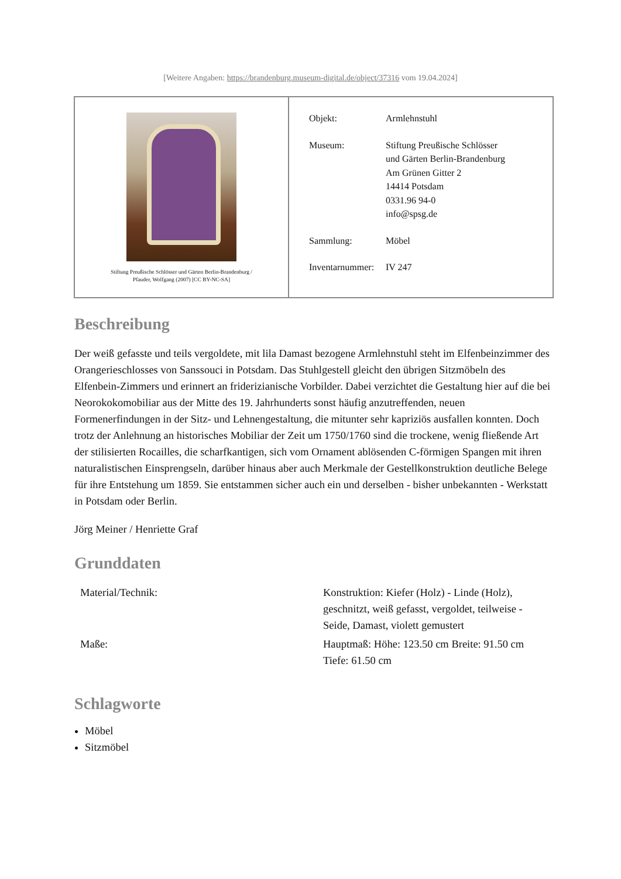[Weitere Angaben: https://brandenburg.museum-digital.de/object/37316 vom 19.04.2024]
Stiftung Preußische Schlösser und Gärten Berlin-Brandenburg /
Pfauder, Wolfgang (2007) [CC BY-NC-SA]
| Objekt: | Armlehnstuhl |
| Museum: | Stiftung Preußische Schlösser und Gärten Berlin-Brandenburg Am Grünen Gitter 2 14414 Potsdam 0331.96 94-0 info@spsg.de |
| Sammlung: | Möbel |
| Inventarnummer: | IV 247 |
Beschreibung
Der weiß gefasste und teils vergoldete, mit lila Damast bezogene Armlehnstuhl steht im Elfenbeinzimmer des Orangerieschlosses von Sanssouci in Potsdam. Das Stuhlgestell gleicht den übrigen Sitzmöbeln des Elfenbein-Zimmers und erinnert an friderizianische Vorbilder. Dabei verzichtet die Gestaltung hier auf die bei Neorokokomobiliar aus der Mitte des 19. Jahrhunderts sonst häufig anzutreffenden, neuen Formenerfindungen in der Sitz- und Lehnengestaltung, die mitunter sehr kapriziös ausfallen konnten. Doch trotz der Anlehnung an historisches Mobiliar der Zeit um 1750/1760 sind die trockene, wenig fließende Art der stilisierten Rocailles, die scharfkantigen, sich vom Ornament ablösenden C-förmigen Spangen mit ihren naturalistischen Einsprengseln, darüber hinaus aber auch Merkmale der Gestellkonstruktion deutliche Belege für ihre Entstehung um 1859. Sie entstammen sicher auch ein und derselben - bisher unbekannten - Werkstatt in Potsdam oder Berlin.
Jörg Meiner / Henriette Graf
Grunddaten
| Material/Technik: | Konstruktion: Kiefer (Holz) - Linde (Holz), geschnitzt, weiß gefasst, vergoldet, teilweise - Seide, Damast, violett gemustert |
| Maße: | Hauptmaß: Höhe: 123.50 cm Breite: 91.50 cm Tiefe: 61.50 cm |
Schlagworte
Möbel
Sitzmöbel